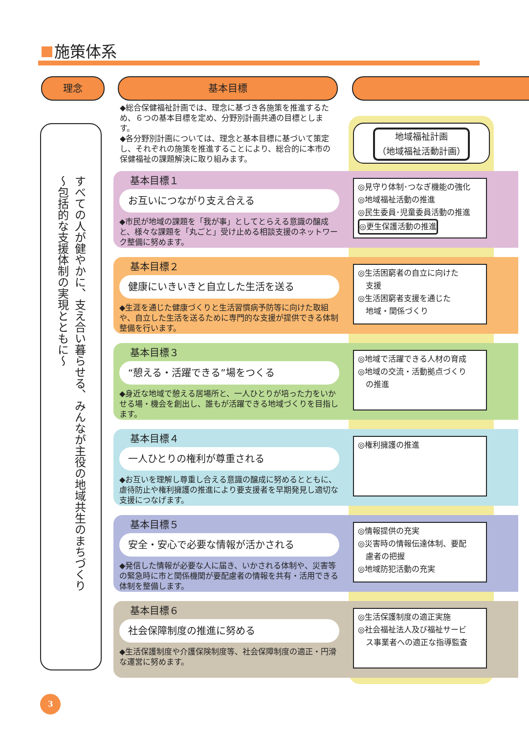施策体系
理念 基本目標
すべての人が健やかに、支え合い暮らせる、みんなが主役の地域共生のまちづくり
～包括的な支援体制の実現とともに～
◆総合保健福祉計画では、理念に基づき各施策を推進するため、６つの基本目標を定め、分野別計画共通の目標とします。
◆各分野別計画については、理念と基本目標に基づいて策定し、それぞれの施策を推進することにより、総合的に本市の保健福祉の課題解決に取り組みます。
地域福祉計画
（地域福祉活動計画）
基本目標１
お互いにつながり支え合える
◆市民が地域の課題を「我が事」としてとらえる意識の醸成と、様々な課題を「丸ごと」受け止める相談支援のネットワーク整備に努めます。
◎見守り体制･つなぎ機能の強化
◎地域福祉活動の推進
◎民生委員･児童委員活動の推進
◎更生保護活動の推進
基本目標２
健康にいきいきと自立した生活を送る
◆生涯を通じた健康づくりと生活習慣病予防等に向けた取組や、自立した生活を送るために専門的な支援が提供できる体制整備を行います。
◎生活困窮者の自立に向けた
　支援
◎生活困窮者支援を通じた
　地域・関係づくり
基本目標３
“憩える・活躍できる”場をつくる
◆身近な地域で憩える居場所と、一人ひとりが培った力をいかせる場・機会を創出し、誰もが活躍できる地域づくりを目指します。
◎地域で活躍できる人材の育成
◎地域の交流・活動拠点づくり
　の推進
基本目標４
一人ひとりの権利が尊重される
◆お互いを理解し尊重し合える意識の醸成に努めるとともに、虐待防止や権利擁護の推進により要支援者を早期発見し適切な支援につなげます。
◎権利擁護の推進
基本目標５
安全・安心で必要な情報が活かされる
◆発信した情報が必要な人に届き、いかされる体制や、災害等の緊急時に市と関係機関が要配慮者の情報を共有・活用できる体制を整備します。
◎情報提供の充実
◎災害時の情報伝達体制、要配
　慮者の把握
◎地域防犯活動の充実
基本目標６
社会保障制度の推進に努める
◆生活保護制度や介護保険制度等、社会保障制度の適正・円滑な運営に努めます。
◎生活保護制度の適正実施
◎社会福祉法人及び福祉サービ
　ス事業者への適正な指導監査
3